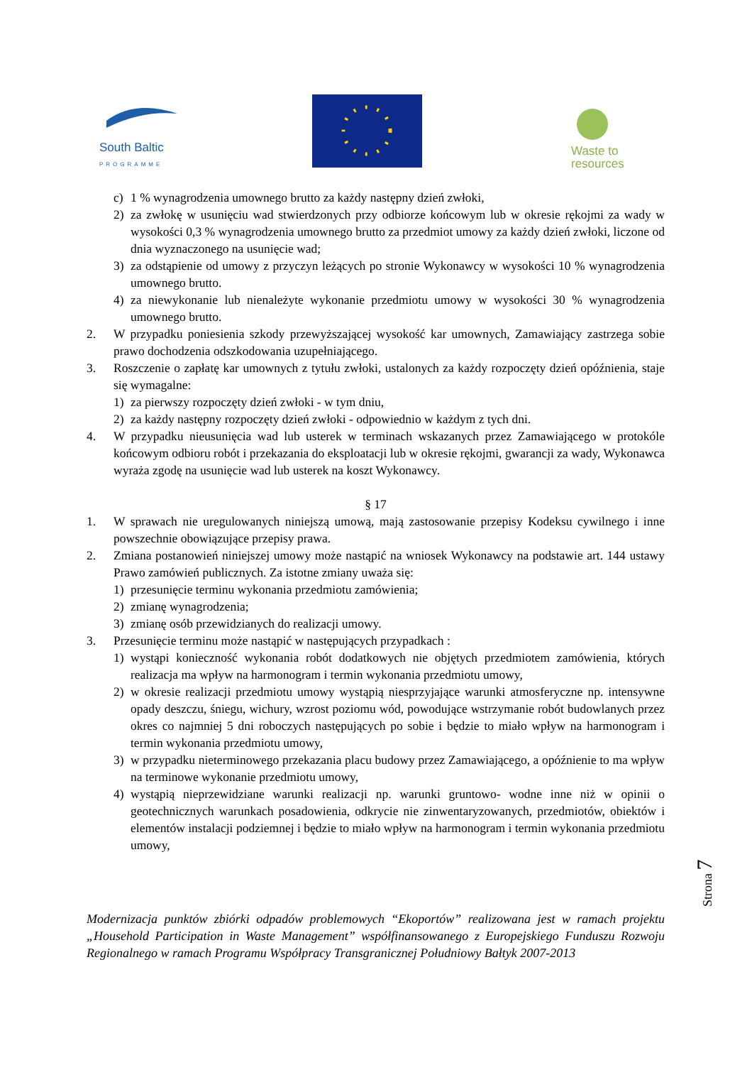South Baltic
PROGRAMME
Waste to
resources
c) 1 % wynagrodzenia umownego brutto za każdy następny dzień zwłoki,
2) za zwłokę w usunięciu wad stwierdzonych przy odbiorze końcowym lub w okresie rękojmi za wady w wysokości 0,3 % wynagrodzenia umownego brutto za przedmiot umowy za każdy dzień zwłoki, liczone od dnia wyznaczonego na usunięcie wad;
3) za odstąpienie od umowy z przyczyn leżących po stronie Wykonawcy w wysokości 10 % wynagrodzenia umownego brutto.
4) za niewykonanie lub nienależyte wykonanie przedmiotu umowy w wysokości 30 % wynagrodzenia umownego brutto.
2. W przypadku poniesienia szkody przewyższającej wysokość kar umownych, Zamawiający zastrzega sobie prawo dochodzenia odszkodowania uzupełniającego.
3. Roszczenie o zapłatę kar umownych z tytułu zwłoki, ustalonych za każdy rozpoczęty dzień opóźnienia, staje się wymagalne:
1) za pierwszy rozpoczęty dzień zwłoki - w tym dniu,
2) za każdy następny rozpoczęty dzień zwłoki - odpowiednio w każdym z tych dni.
4. W przypadku nieusunięcia wad lub usterek w terminach wskazanych przez Zamawiającego w protokóle końcowym odbioru robót i przekazania do eksploatacji lub w okresie rękojmi, gwarancji za wady, Wykonawca wyraża zgodę na usunięcie wad lub usterek na koszt Wykonawcy.
§ 17
1. W sprawach nie uregulowanych niniejszą umową, mają zastosowanie przepisy Kodeksu cywilnego i inne powszechnie obowiązujące przepisy prawa.
2. Zmiana postanowień niniejszej umowy może nastąpić na wniosek Wykonawcy na podstawie art. 144 ustawy Prawo zamówień publicznych. Za istotne zmiany uważa się:
1) przesunięcie terminu wykonania przedmiotu zamówienia;
2) zmianę wynagrodzenia;
3) zmianę osób przewidzianych do realizacji umowy.
3. Przesunięcie terminu może nastąpić w następujących przypadkach :
1) wystąpi konieczność wykonania robót dodatkowych nie objętych przedmiotem zamówienia, których realizacja ma wpływ na harmonogram i termin wykonania przedmiotu umowy,
2) w okresie realizacji przedmiotu umowy wystąpią niesprzyjające warunki atmosferyczne np. intensywne opady deszczu, śniegu, wichury, wzrost poziomu wód, powodujące wstrzymanie robót budowlanych przez okres co najmniej 5 dni roboczych następujących po sobie i będzie to miało wpływ na harmonogram i termin wykonania przedmiotu umowy,
3) w przypadku nieterminowego przekazania placu budowy przez Zamawiającego, a opóźnienie to ma wpływ na terminowe wykonanie przedmiotu umowy,
4) wystąpią nieprzewidziane warunki realizacji np. warunki gruntowo- wodne inne niż w opinii o geotechnicznych warunkach posadowienia, odkrycie nie zinwentaryzowanych, przedmiotów, obiektów i elementów instalacji podziemnej i będzie to miało wpływ na harmonogram i termin wykonania przedmiotu umowy,
Strona 7
Modernizacja punktów zbiórki odpadów problemowych “Ekoportów” realizowana jest w ramach projektu „Household Participation in Waste Management” współfinansowanego z Europejskiego Funduszu Rozwoju Regionalnego w ramach Programu Współpracy Transgranicznej Południowy Bałtyk 2007-2013